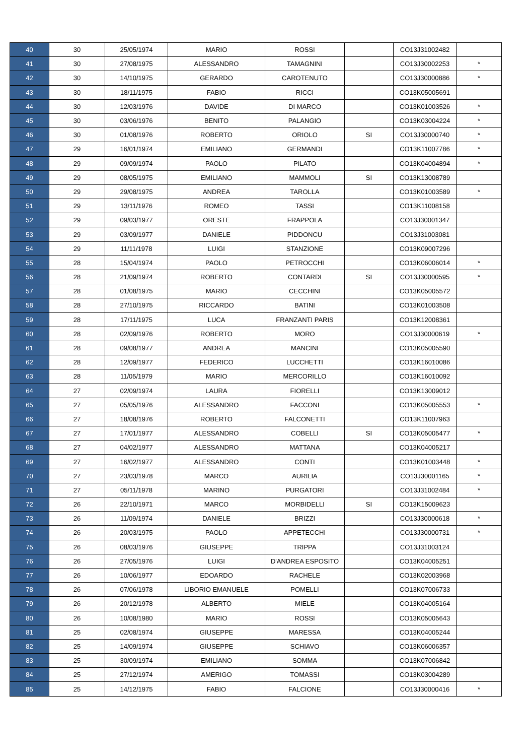| 40 | 30 | 25/05/1974 | MARIO | ROSSI | | CO13J31002482 | |
| 41 | 30 | 27/08/1975 | ALESSANDRO | TAMAGNINI | | CO13J30002253 | * |
| 42 | 30 | 14/10/1975 | GERARDO | CAROTENUTO | | CO13J30000886 | * |
| 43 | 30 | 18/11/1975 | FABIO | RICCI | | CO13K05005691 | |
| 44 | 30 | 12/03/1976 | DAVIDE | DI MARCO | | CO13K01003526 | * |
| 45 | 30 | 03/06/1976 | BENITO | PALANGIO | | CO13K03004224 | * |
| 46 | 30 | 01/08/1976 | ROBERTO | ORIOLO | SI | CO13J30000740 | * |
| 47 | 29 | 16/01/1974 | EMILIANO | GERMANDI | | CO13K11007786 | * |
| 48 | 29 | 09/09/1974 | PAOLO | PILATO | | CO13K04004894 | * |
| 49 | 29 | 08/05/1975 | EMILIANO | MAMMOLI | SI | CO13K13008789 | |
| 50 | 29 | 29/08/1975 | ANDREA | TAROLLA | | CO13K01003589 | * |
| 51 | 29 | 13/11/1976 | ROMEO | TASSI | | CO13K11008158 | |
| 52 | 29 | 09/03/1977 | ORESTE | FRAPPOLA | | CO13J30001347 | |
| 53 | 29 | 03/09/1977 | DANIELE | PIDDONCU | | CO13J31003081 | |
| 54 | 29 | 11/11/1978 | LUIGI | STANZIONE | | CO13K09007296 | |
| 55 | 28 | 15/04/1974 | PAOLO | PETROCCHI | | CO13K06006014 | * |
| 56 | 28 | 21/09/1974 | ROBERTO | CONTARDI | SI | CO13J30000595 | * |
| 57 | 28 | 01/08/1975 | MARIO | CECCHINI | | CO13K05005572 | |
| 58 | 28 | 27/10/1975 | RICCARDO | BATINI | | CO13K01003508 | |
| 59 | 28 | 17/11/1975 | LUCA | FRANZANTI PARIS | | CO13K12008361 | |
| 60 | 28 | 02/09/1976 | ROBERTO | MORO | | CO13J30000619 | * |
| 61 | 28 | 09/08/1977 | ANDREA | MANCINI | | CO13K05005590 | |
| 62 | 28 | 12/09/1977 | FEDERICO | LUCCHETTI | | CO13K16010086 | |
| 63 | 28 | 11/05/1979 | MARIO | MERCORILLO | | CO13K16010092 | |
| 64 | 27 | 02/09/1974 | LAURA | FIORELLI | | CO13K13009012 | |
| 65 | 27 | 05/05/1976 | ALESSANDRO | FACCONI | | CO13K05005553 | * |
| 66 | 27 | 18/08/1976 | ROBERTO | FALCONETTI | | CO13K11007963 | |
| 67 | 27 | 17/01/1977 | ALESSANDRO | COBELLI | SI | CO13K05005477 | * |
| 68 | 27 | 04/02/1977 | ALESSANDRO | MATTANA | | CO13K04005217 | |
| 69 | 27 | 16/02/1977 | ALESSANDRO | CONTI | | CO13K01003448 | * |
| 70 | 27 | 23/03/1978 | MARCO | AURILIA | | CO13J30001165 | * |
| 71 | 27 | 05/11/1978 | MARINO | PURGATORI | | CO13J31002484 | * |
| 72 | 26 | 22/10/1971 | MARCO | MORBIDELLI | SI | CO13K15009623 | |
| 73 | 26 | 11/09/1974 | DANIELE | BRIZZI | | CO13J30000618 | * |
| 74 | 26 | 20/03/1975 | PAOLO | APPETECCHI | | CO13J30000731 | * |
| 75 | 26 | 08/03/1976 | GIUSEPPE | TRIPPA | | CO13J31003124 | |
| 76 | 26 | 27/05/1976 | LUIGI | D'ANDREA ESPOSITO | | CO13K04005251 | |
| 77 | 26 | 10/06/1977 | EDOARDO | RACHELE | | CO13K02003968 | |
| 78 | 26 | 07/06/1978 | LIBORIO EMANUELE | POMELLI | | CO13K07006733 | |
| 79 | 26 | 20/12/1978 | ALBERTO | MIELE | | CO13K04005164 | |
| 80 | 26 | 10/08/1980 | MARIO | ROSSI | | CO13K05005643 | |
| 81 | 25 | 02/08/1974 | GIUSEPPE | MARESSA | | CO13K04005244 | |
| 82 | 25 | 14/09/1974 | GIUSEPPE | SCHIAVO | | CO13K06006357 | |
| 83 | 25 | 30/09/1974 | EMILIANO | SOMMA | | CO13K07006842 | |
| 84 | 25 | 27/12/1974 | AMERIGO | TOMASSI | | CO13K03004289 | |
| 85 | 25 | 14/12/1975 | FABIO | FALCIONE | | CO13J30000416 | * |